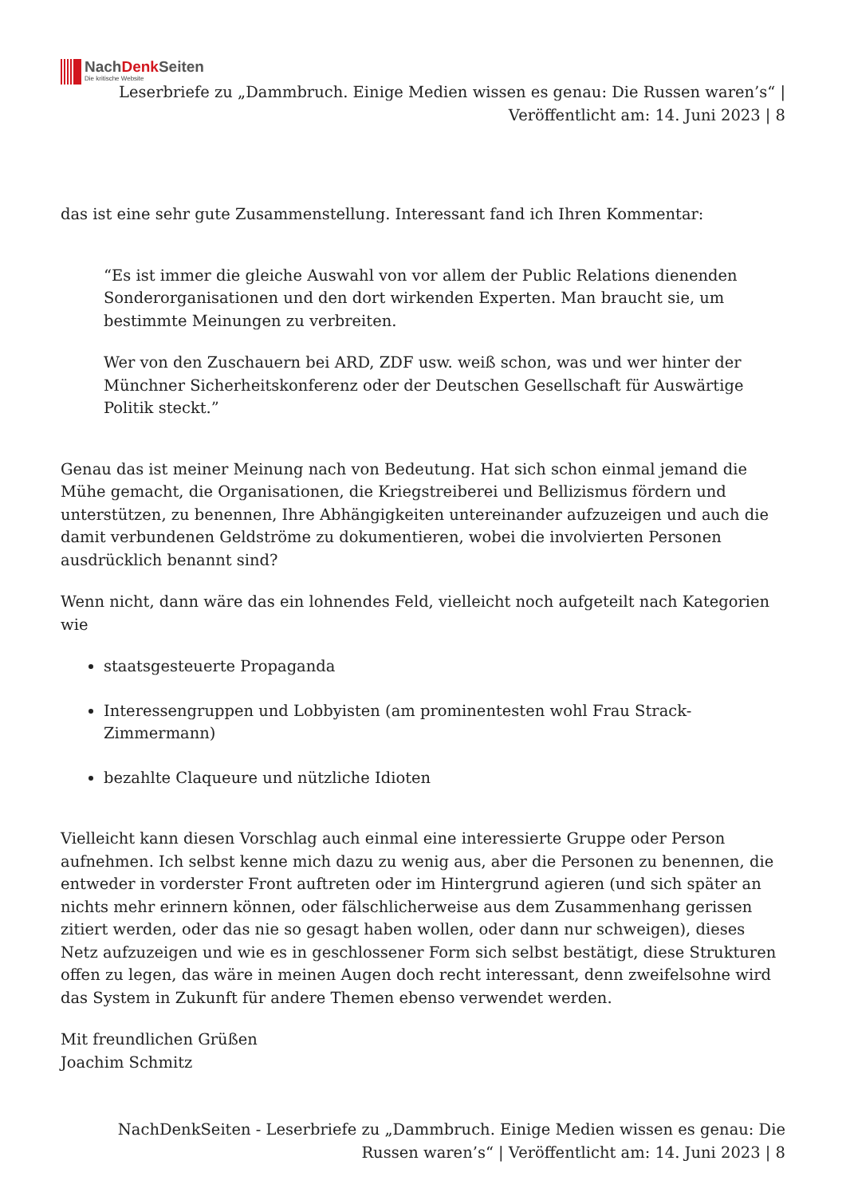NachDenk Seiten
Die kritische Website
Leserbriefe zu „Dammbruch. Einige Medien wissen es genau: Die Russen waren’s“ | Veröffentlicht am: 14. Juni 2023 | 8
das ist eine sehr gute Zusammenstellung. Interessant fand ich Ihren Kommentar:
“Es ist immer die gleiche Auswahl von vor allem der Public Relations dienenden Sonderorganisationen und den dort wirkenden Experten. Man braucht sie, um bestimmte Meinungen zu verbreiten.
Wer von den Zuschauern bei ARD, ZDF usw. weiß schon, was und wer hinter der Münchner Sicherheitskonferenz oder der Deutschen Gesellschaft für Auswärtige Politik steckt.”
Genau das ist meiner Meinung nach von Bedeutung. Hat sich schon einmal jemand die Mühe gemacht, die Organisationen, die Kriegstreiberei und Bellizismus fördern und unterstützen, zu benennen, Ihre Abhängigkeiten untereinander aufzuzeigen und auch die damit verbundenen Geldströme zu dokumentieren, wobei die involvierten Personen ausdrücklich benannt sind?
Wenn nicht, dann wäre das ein lohnendes Feld, vielleicht noch aufgeteilt nach Kategorien wie
staatsgesteuerte Propaganda
Interessengruppen und Lobbyisten (am prominentesten wohl Frau Strack-Zimmermann)
bezahlte Claqueure und nützliche Idioten
Vielleicht kann diesen Vorschlag auch einmal eine interessierte Gruppe oder Person aufnehmen. Ich selbst kenne mich dazu zu wenig aus, aber die Personen zu benennen, die entweder in vorderster Front auftreten oder im Hintergrund agieren (und sich später an nichts mehr erinnern können, oder fälschlicherweise aus dem Zusammenhang gerissen zitiert werden, oder das nie so gesagt haben wollen, oder dann nur schweigen), dieses Netz aufzuzeigen und wie es in geschlossener Form sich selbst bestätigt, diese Strukturen offen zu legen, das wäre in meinen Augen doch recht interessant, denn zweifelsohne wird das System in Zukunft für andere Themen ebenso verwendet werden.
Mit freundlichen Grüßen
Joachim Schmitz
NachDenkSeiten - Leserbriefe zu „Dammbruch. Einige Medien wissen es genau: Die Russen waren’s“ | Veröffentlicht am: 14. Juni 2023 | 8